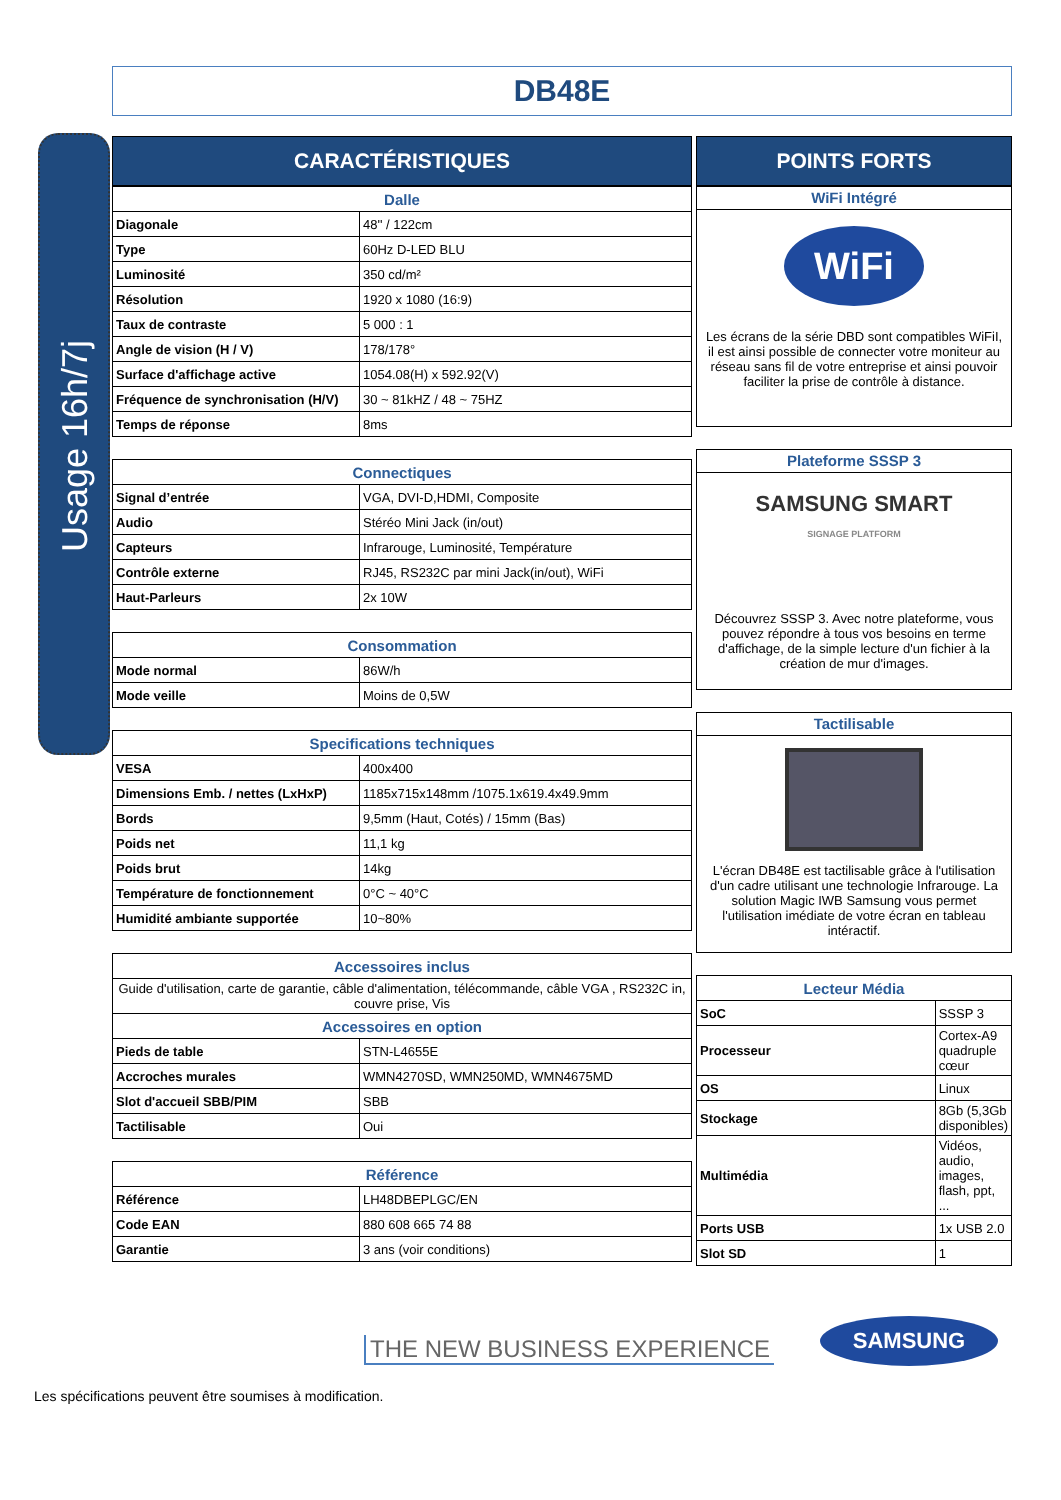DB48E
Usage 16h/7j
CARACTÉRISTIQUES
| Dalle | |
| --- | --- |
| Diagonale | 48'' / 122cm |
| Type | 60Hz D-LED BLU |
| Luminosité | 350 cd/m² |
| Résolution | 1920 x 1080 (16:9) |
| Taux de contraste | 5 000 : 1 |
| Angle de vision (H / V) | 178/178° |
| Surface d'affichage active | 1054.08(H) x 592.92(V) |
| Fréquence de synchronisation (H/V) | 30 ~ 81kHZ / 48 ~ 75HZ |
| Temps de réponse | 8ms |
| Connectiques | |
| --- | --- |
| Signal d’entrée | VGA, DVI-D,HDMI, Composite |
| Audio | Stéréo Mini Jack (in/out) |
| Capteurs | Infrarouge, Luminosité, Température |
| Contrôle externe | RJ45, RS232C par mini Jack(in/out), WiFi |
| Haut-Parleurs | 2x 10W |
| Consommation | |
| --- | --- |
| Mode normal | 86W/h |
| Mode veille | Moins de 0,5W |
| Specifications techniques | |
| --- | --- |
| VESA | 400x400 |
| Dimensions Emb. / nettes (LxHxP) | 1185x715x148mm /1075.1x619.4x49.9mm |
| Bords | 9,5mm (Haut, Cotés) / 15mm (Bas) |
| Poids net | 11,1 kg |
| Poids brut | 14kg |
| Température de fonctionnement | 0°C ~ 40°C |
| Humidité ambiante supportée | 10~80% |
| Accessoires inclus | |
| --- | --- |
| Guide d'utilisation, carte de garantie, câble d'alimentation, télécommande, câble VGA , RS232C in, couvre prise, Vis | |
| Accessoires en option | |
| Pieds de table | STN-L4655E |
| Accroches murales | WMN4270SD, WMN250MD, WMN4675MD |
| Slot d'accueil SBB/PIM | SBB |
| Tactilisable | Oui |
| Référence | |
| --- | --- |
| Référence | LH48DBEPLGC/EN |
| Code EAN | 880 608 665 74 88 |
| Garantie | 3 ans (voir conditions) |
POINTS FORTS
WiFi Intégré
WiFi
Les écrans de la série DBD sont compatibles WiFiI, il est ainsi possible de connecter votre moniteur au réseau sans fil de votre entreprise et ainsi pouvoir faciliter la prise de contrôle à distance.
Plateforme SSSP 3
SAMSUNG SMART
SIGNAGE PLATFORM
Découvrez SSSP 3. Avec notre plateforme, vous pouvez répondre à tous vos besoins en terme d'affichage, de la simple lecture d'un fichier à la création de mur d'images.
Tactilisable
L'écran DB48E est tactilisable grâce à l'utilisation d'un cadre utilisant une technologie Infrarouge. La solution Magic IWB Samsung vous permet l'utilisation imédiate de votre écran en tableau intéractif.
| Lecteur Média | |
| --- | --- |
| SoC | SSSP 3 |
| Processeur | Cortex-A9 quadruple cœur |
| OS | Linux |
| Stockage | 8Gb (5,3Gb disponibles) |
| Multimédia | Vidéos, audio, images, flash, ppt, ... |
| Ports USB | 1x USB 2.0 |
| Slot SD | 1 |
THE NEW BUSINESS EXPERIENCE
SAMSUNG
Les spécifications peuvent être soumises à modification.